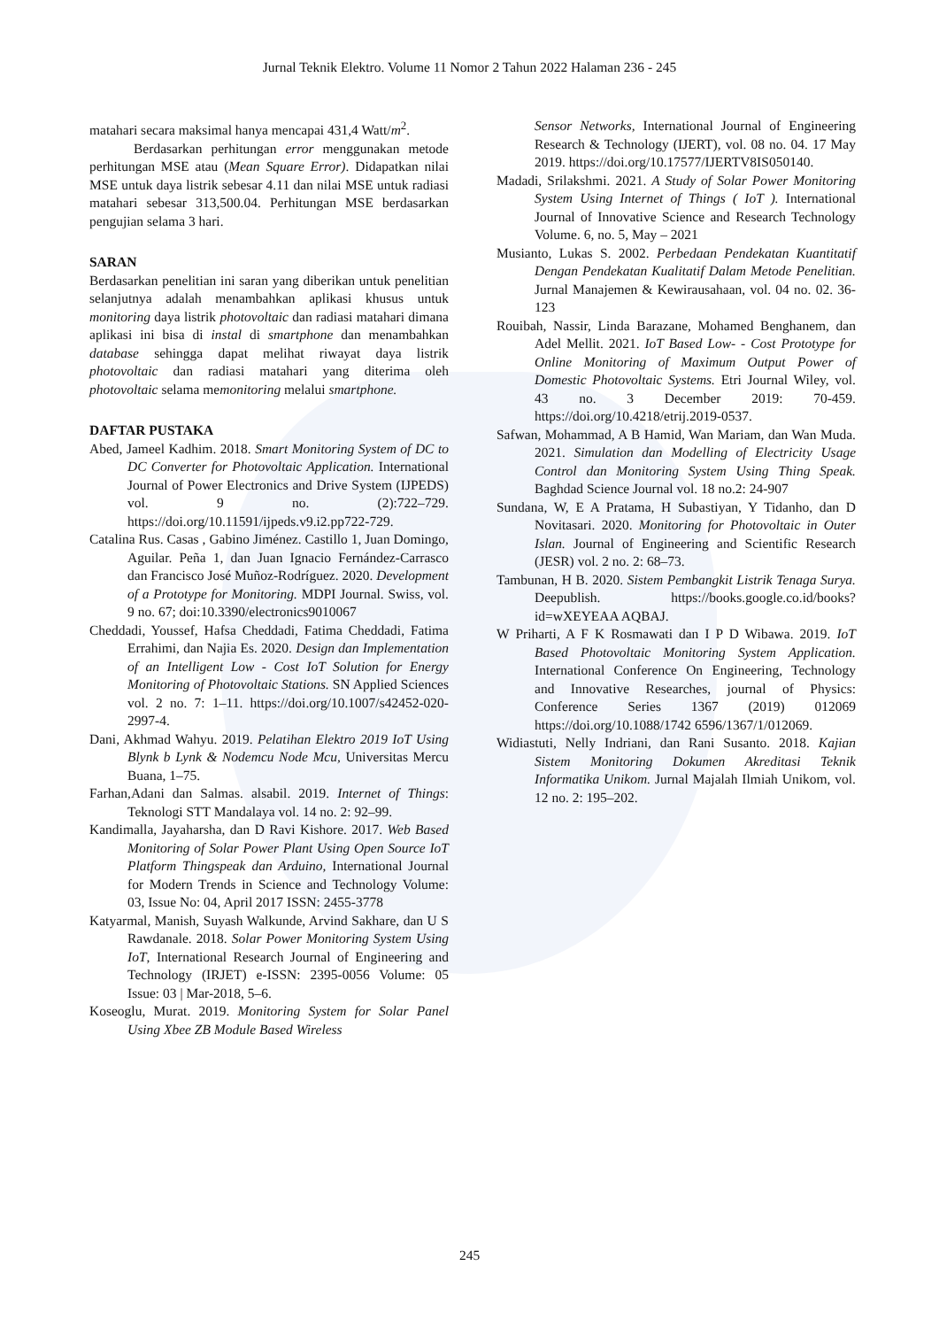Jurnal Teknik Elektro. Volume 11 Nomor 2 Tahun 2022 Halaman 236 - 245
matahari secara maksimal hanya mencapai 431,4 Watt/m<sup>2</sup>.
Berdasarkan perhitungan error menggunakan metode perhitungan MSE atau (Mean Square Error). Didapatkan nilai MSE untuk daya listrik sebesar 4.11 dan nilai MSE untuk radiasi matahari sebesar 313,500.04. Perhitungan MSE berdasarkan pengujian selama 3 hari.
SARAN
Berdasarkan penelitian ini saran yang diberikan untuk penelitian selanjutnya adalah menambahkan aplikasi khusus untuk monitoring daya listrik photovoltaic dan radiasi matahari dimana aplikasi ini bisa di instal di smartphone dan menambahkan database sehingga dapat melihat riwayat daya listrik photovoltaic dan radiasi matahari yang diterima oleh photovoltaic selama memonitoring melalui smartphone.
DAFTAR PUSTAKA
Abed, Jameel Kadhim. 2018. Smart Monitoring System of DC to DC Converter for Photovoltaic Application. International Journal of Power Electronics and Drive System (IJPEDS) vol. 9 no. (2):722–729. https://doi.org/10.11591/ijpeds.v9.i2.pp722-729.
Catalina Rus. Casas , Gabino Jiménez. Castillo 1, Juan Domingo, Aguilar. Peña 1, dan Juan Ignacio Fernández-Carrasco dan Francisco José Muñoz-Rodríguez. 2020. Development of a Prototype for Monitoring. MDPI Journal. Swiss, vol. 9 no. 67; doi:10.3390/electronics9010067
Cheddadi, Youssef, Hafsa Cheddadi, Fatima Cheddadi, Fatima Errahimi, dan Najia Es. 2020. Design dan Implementation of an Intelligent Low - Cost IoT Solution for Energy Monitoring of Photovoltaic Stations. SN Applied Sciences vol. 2 no. 7: 1–11. https://doi.org/10.1007/s42452-020-2997-4.
Dani, Akhmad Wahyu. 2019. Pelatihan Elektro 2019 IoT Using Blynk b Lynk & Nodemcu Node Mcu, Universitas Mercu Buana, 1–75.
Farhan,Adani dan Salmas. alsabil. 2019. Internet of Things: Teknologi STT Mandalaya vol. 14 no. 2: 92–99.
Kandimalla, Jayaharsha, dan D Ravi Kishore. 2017. Web Based Monitoring of Solar Power Plant Using Open Source IoT Platform Thingspeak dan Arduino, International Journal for Modern Trends in Science and Technology Volume: 03, Issue No: 04, April 2017 ISSN: 2455-3778
Katyarmal, Manish, Suyash Walkunde, Arvind Sakhare, dan U S Rawdanale. 2018. Solar Power Monitoring System Using IoT, International Research Journal of Engineering and Technology (IRJET) e-ISSN: 2395-0056 Volume: 05 Issue: 03 | Mar-2018, 5–6.
Koseoglu, Murat. 2019. Monitoring System for Solar Panel Using Xbee ZB Module Based Wireless
Sensor Networks, International Journal of Engineering Research & Technology (IJERT), vol. 08 no. 04. 17 May 2019. https://doi.org/10.17577/IJERTV8IS050140.
Madadi, Srilakshmi. 2021. A Study of Solar Power Monitoring System Using Internet of Things ( IoT ). International Journal of Innovative Science and Research Technology Volume. 6, no. 5, May – 2021
Musianto, Lukas S. 2002. Perbedaan Pendekatan Kuantitatif Dengan Pendekatan Kualitatif Dalam Metode Penelitian. Jurnal Manajemen & Kewirausahaan, vol. 04 no. 02. 36-123
Rouibah, Nassir, Linda Barazane, Mohamed Benghanem, dan Adel Mellit. 2021. IoT Based Low- - Cost Prototype for Online Monitoring of Maximum Output Power of Domestic Photovoltaic Systems. Etri Journal Wiley, vol. 43 no. 3 December 2019: 70-459. https://doi.org/10.4218/etrij.2019-0537.
Safwan, Mohammad, A B Hamid, Wan Mariam, dan Wan Muda. 2021. Simulation dan Modelling of Electricity Usage Control dan Monitoring System Using Thing Speak. Baghdad Science Journal vol. 18 no.2: 24-907
Sundana, W, E A Pratama, H Subastiyan, Y Tidanho, dan D Novitasari. 2020. Monitoring for Photovoltaic in Outer Islan. Journal of Engineering and Scientific Research (JESR) vol. 2 no. 2: 68–73.
Tambunan, H B. 2020. Sistem Pembangkit Listrik Tenaga Surya. Deepublish. https://books.google.co.id/books?id=wXEYEAA AQBAJ.
W Priharti, A F K Rosmawati dan I P D Wibawa. 2019. IoT Based Photovoltaic Monitoring System Application. International Conference On Engineering, Technology and Innovative Researches, journal of Physics: Conference Series 1367 (2019) 012069 https://doi.org/10.1088/1742 6596/1367/1/012069.
Widiastuti, Nelly Indriani, dan Rani Susanto. 2018. Kajian Sistem Monitoring Dokumen Akreditasi Teknik Informatika Unikom. Jurnal Majalah Ilmiah Unikom, vol. 12 no. 2: 195–202.
245